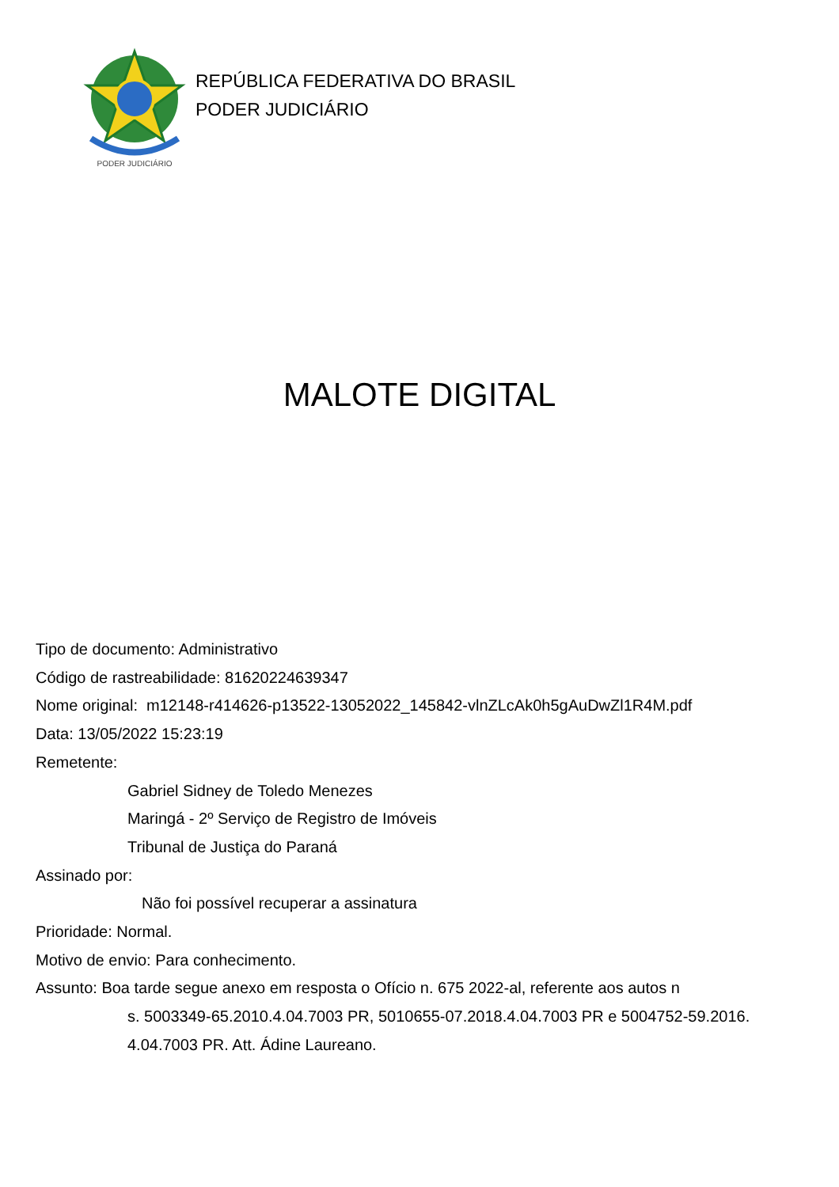PODER JUDICIÁRIO
REPÚBLICA FEDERATIVA DO BRASIL
PODER JUDICIÁRIO
MALOTE DIGITAL
Tipo de documento: Administrativo
Código de rastreabilidade: 81620224639347
Nome original: m12148-r414626-p13522-13052022_145842-vlnZLcAk0h5gAuDwZl1R4M.pdf
Data: 13/05/2022 15:23:19
Remetente:
Gabriel Sidney de Toledo Menezes
Maringá - 2º Serviço de Registro de Imóveis
Tribunal de Justiça do Paraná
Assinado por:
Não foi possível recuperar a assinatura
Prioridade: Normal.
Motivo de envio: Para conhecimento.
Assunto: Boa tarde segue anexo em resposta o Ofício n. 675 2022-al, referente aos autos n
s. 5003349-65.2010.4.04.7003 PR, 5010655-07.2018.4.04.7003 PR e 5004752-59.2016.
4.04.7003 PR. Att. Ádine Laureano.